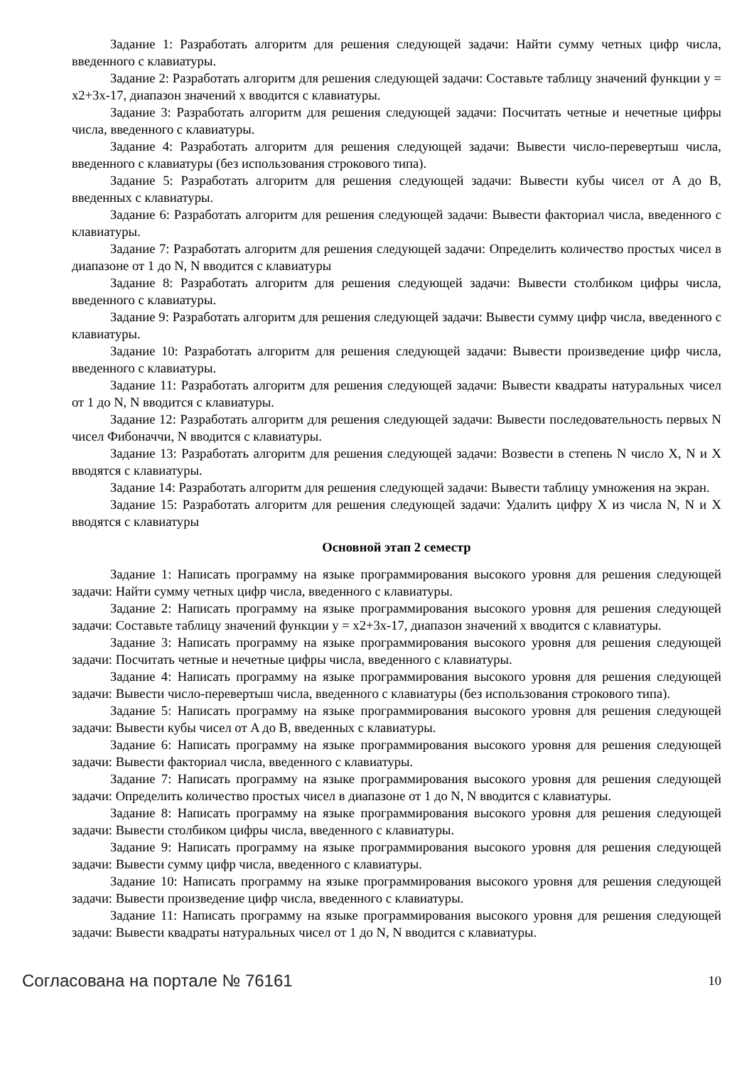Задание 1: Разработать алгоритм для решения следующей задачи: Найти сумму четных цифр числа, введенного с клавиатуры.
Задание 2: Разработать алгоритм для решения следующей задачи: Составьте таблицу значений функции y = x2+3x-17, диапазон значений x вводится с клавиатуры.
Задание 3: Разработать алгоритм для решения следующей задачи: Посчитать четные и нечетные цифры числа, введенного с клавиатуры.
Задание 4: Разработать алгоритм для решения следующей задачи: Вывести число-перевертыш числа, введенного с клавиатуры (без использования строкового типа).
Задание 5: Разработать алгоритм для решения следующей задачи: Вывести кубы чисел от A до B, введенных с клавиатуры.
Задание 6: Разработать алгоритм для решения следующей задачи: Вывести факториал числа, введенного с клавиатуры.
Задание 7: Разработать алгоритм для решения следующей задачи: Определить количество простых чисел в диапазоне от 1 до N, N вводится с клавиатуры
Задание 8: Разработать алгоритм для решения следующей задачи: Вывести столбиком цифры числа, введенного с клавиатуры.
Задание 9: Разработать алгоритм для решения следующей задачи: Вывести сумму цифр числа, введенного с клавиатуры.
Задание 10: Разработать алгоритм для решения следующей задачи: Вывести произведение цифр числа, введенного с клавиатуры.
Задание 11: Разработать алгоритм для решения следующей задачи: Вывести квадраты натуральных чисел от 1 до N, N вводится с клавиатуры.
Задание 12: Разработать алгоритм для решения следующей задачи: Вывести последовательность первых N чисел Фибоначчи, N вводится с клавиатуры.
Задание 13: Разработать алгоритм для решения следующей задачи: Возвести в степень N число X, N и X вводятся с клавиатуры.
Задание 14: Разработать алгоритм для решения следующей задачи: Вывести таблицу умножения на экран.
Задание 15: Разработать алгоритм для решения следующей задачи: Удалить цифру X из числа N, N и X вводятся с клавиатуры
Основной этап 2 семестр
Задание 1: Написать программу на языке программирования высокого уровня для решения следующей задачи: Найти сумму четных цифр числа, введенного с клавиатуры.
Задание 2: Написать программу на языке программирования высокого уровня для решения следующей задачи: Составьте таблицу значений функции y = x2+3x-17, диапазон значений x вводится с клавиатуры.
Задание 3: Написать программу на языке программирования высокого уровня для решения следующей задачи: Посчитать четные и нечетные цифры числа, введенного с клавиатуры.
Задание 4: Написать программу на языке программирования высокого уровня для решения следующей задачи: Вывести число-перевертыш числа, введенного с клавиатуры (без использования строкового типа).
Задание 5: Написать программу на языке программирования высокого уровня для решения следующей задачи: Вывести кубы чисел от A до B, введенных с клавиатуры.
Задание 6: Написать программу на языке программирования высокого уровня для решения следующей задачи: Вывести факториал числа, введенного с клавиатуры.
Задание 7: Написать программу на языке программирования высокого уровня для решения следующей задачи: Определить количество простых чисел в диапазоне от 1 до N, N вводится с клавиатуры.
Задание 8: Написать программу на языке программирования высокого уровня для решения следующей задачи: Вывести столбиком цифры числа, введенного с клавиатуры.
Задание 9: Написать программу на языке программирования высокого уровня для решения следующей задачи: Вывести сумму цифр числа, введенного с клавиатуры.
Задание 10: Написать программу на языке программирования высокого уровня для решения следующей задачи: Вывести произведение цифр числа, введенного с клавиатуры.
Задание 11: Написать программу на языке программирования высокого уровня для решения следующей задачи: Вывести квадраты натуральных чисел от 1 до N, N вводится с клавиатуры.
Согласована на портале № 76161 10